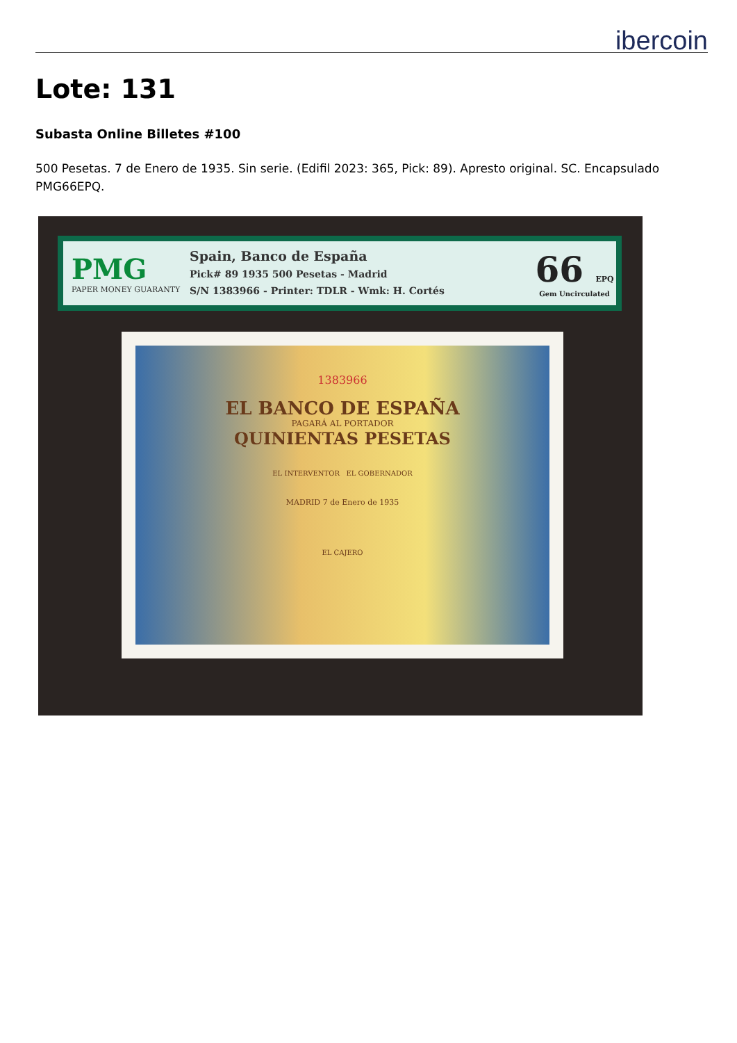ibercoin
Lote: 131
Subasta Online Billetes #100
500 Pesetas. 7 de Enero de 1935. Sin serie. (Edifil 2023: 365, Pick: 89). Apresto original. SC. Encapsulado PMG66EPQ.
PMG
PAPER MONEY GUARANTY
Spain, Banco de España
Pick# 89 1935 500 Pesetas - Madrid
S/N 1383966 - Printer: TDLR - Wmk: H. Cortés
66 EPQ
Gem Uncirculated
1383966
EL BANCO DE ESPAÑA
PAGARÁ AL PORTADOR
QUINIENTAS PESETAS
EL INTERVENTOR EL GOBERNADOR
MADRID 7 de Enero de 1935
EL CAJERO